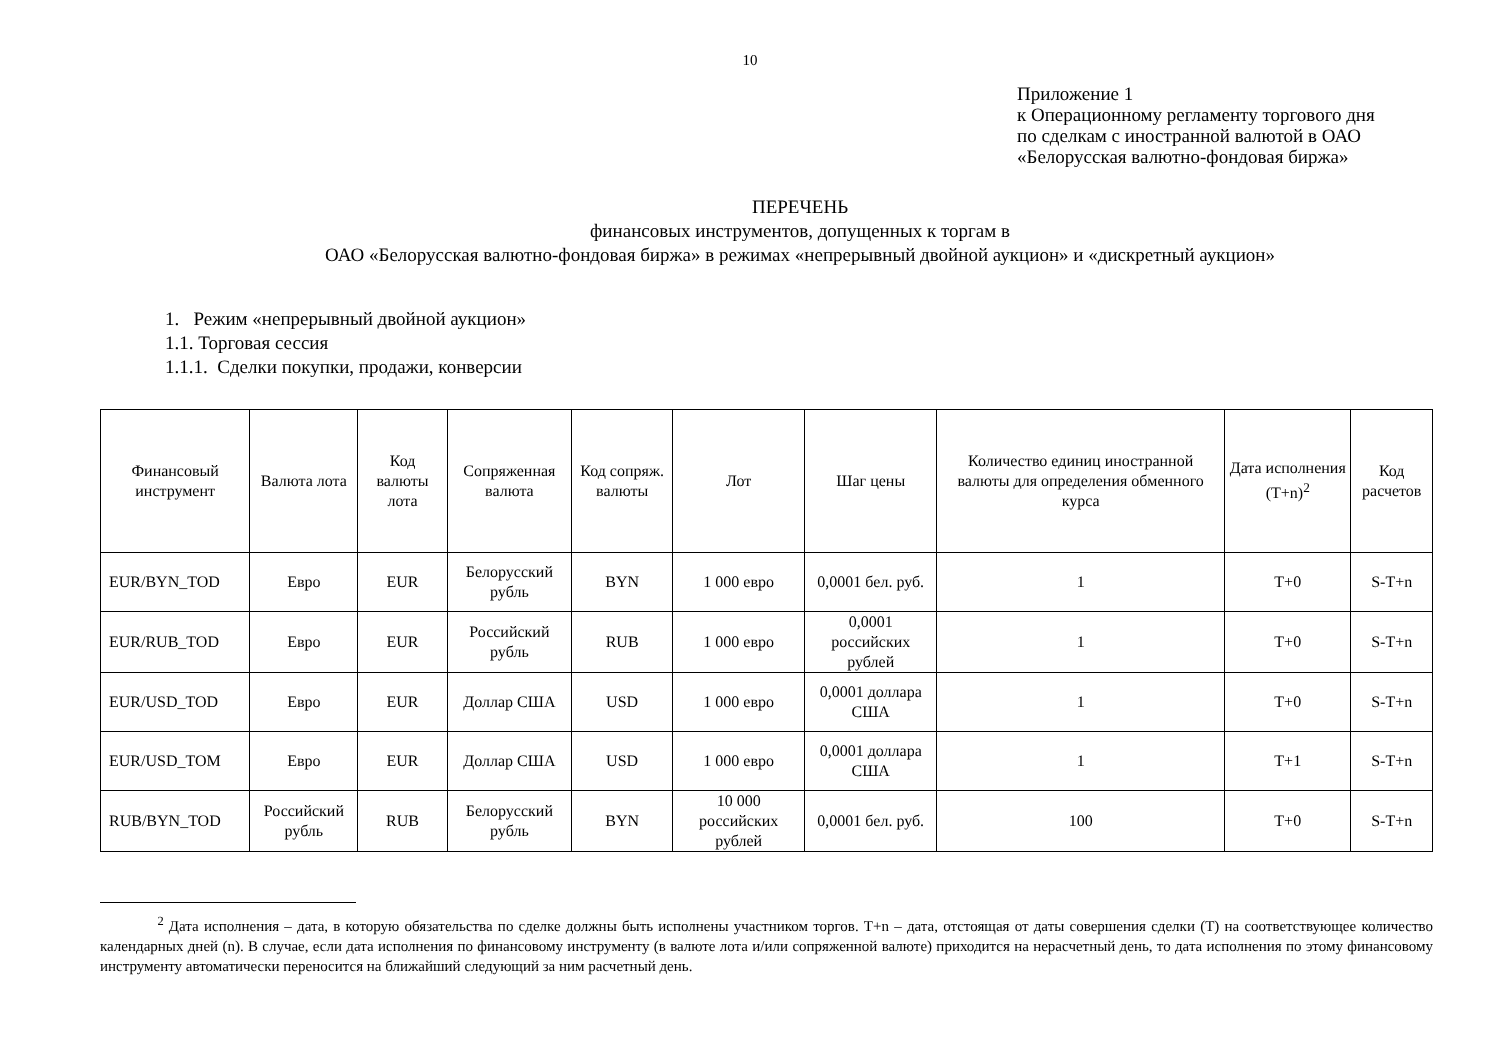10
Приложение 1
к Операционному регламенту торгового дня по сделкам с иностранной валютой в ОАО «Белорусская валютно-фондовая биржа»
ПЕРЕЧЕНЬ
финансовых инструментов, допущенных к торгам в
ОАО «Белорусская валютно-фондовая биржа» в режимах «непрерывный двойной аукцион» и «дискретный аукцион»
1. Режим «непрерывный двойной аукцион»
1.1. Торговая сессия
1.1.1. Сделки покупки, продажи, конверсии
| Финансовый инструмент | Валюта лота | Код валюты лота | Сопряженная валюта | Код сопряж. валюты | Лот | Шаг цены | Количество единиц иностранной валюты для определения обменного курса | Дата исполнения (T+n)<sup>2</sup> | Код расчетов |
| --- | --- | --- | --- | --- | --- | --- | --- | --- | --- |
| EUR/BYN_TOD | Евро | EUR | Белорусский рубль | BYN | 1 000 евро | 0,0001 бел. руб. | 1 | T+0 | S-T+n |
| EUR/RUB_TOD | Евро | EUR | Российский рубль | RUB | 1 000 евро | 0,0001 российских рублей | 1 | T+0 | S-T+n |
| EUR/USD_TOD | Евро | EUR | Доллар США | USD | 1 000 евро | 0,0001 доллара США | 1 | T+0 | S-T+n |
| EUR/USD_TOM | Евро | EUR | Доллар США | USD | 1 000 евро | 0,0001 доллара США | 1 | T+1 | S-T+n |
| RUB/BYN_TOD | Российский рубль | RUB | Белорусский рубль | BYN | 10 000 российских рублей | 0,0001 бел. руб. | 100 | T+0 | S-T+n |
<sup>2</sup> Дата исполнения – дата, в которую обязательства по сделке должны быть исполнены участником торгов. T+n – дата, отстоящая от даты совершения сделки (T) на соответствующее количество календарных дней (n). В случае, если дата исполнения по финансовому инструменту (в валюте лота и/или сопряженной валюте) приходится на нерасчетный день, то дата исполнения по этому финансовому инструменту автоматически переносится на ближайший следующий за ним расчетный день.